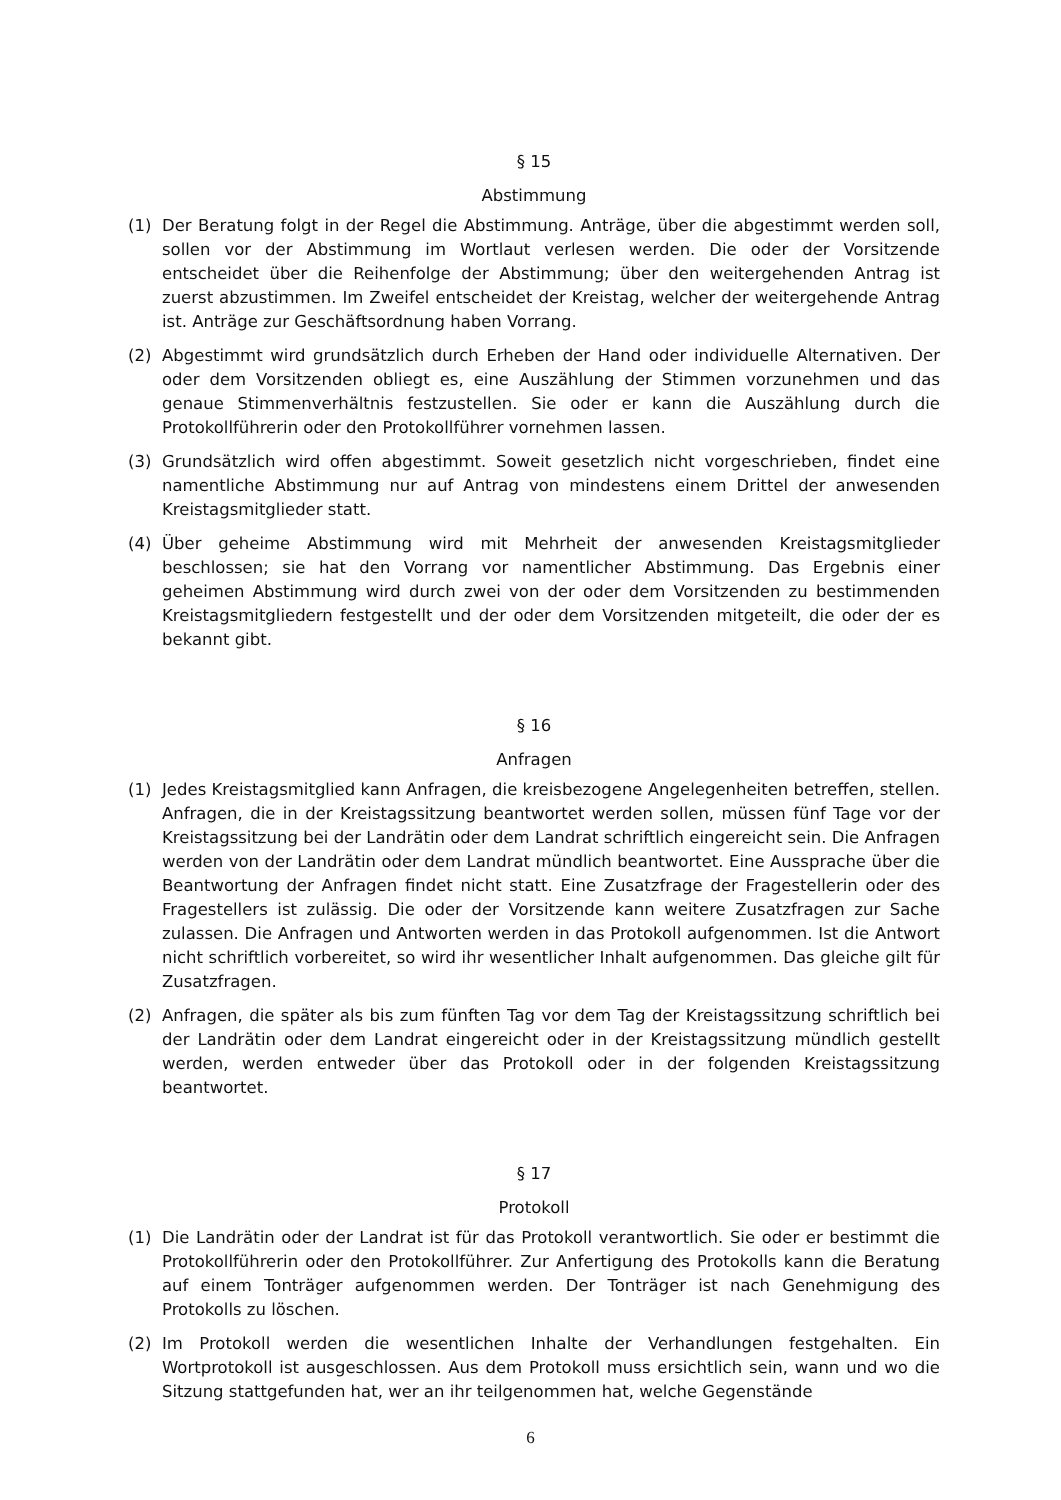§ 15
Abstimmung
(1) Der Beratung folgt in der Regel die Abstimmung. Anträge, über die abgestimmt werden soll, sollen vor der Abstimmung im Wortlaut verlesen werden. Die oder der Vorsitzende entscheidet über die Reihenfolge der Abstimmung; über den weitergehenden Antrag ist zuerst abzustimmen. Im Zweifel entscheidet der Kreistag, welcher der weitergehende Antrag ist. Anträge zur Geschäftsordnung haben Vorrang.
(2) Abgestimmt wird grundsätzlich durch Erheben der Hand oder individuelle Alternativen. Der oder dem Vorsitzenden obliegt es, eine Auszählung der Stimmen vorzunehmen und das genaue Stimmenverhältnis festzustellen. Sie oder er kann die Auszählung durch die Protokollführerin oder den Protokollführer vornehmen lassen.
(3) Grundsätzlich wird offen abgestimmt. Soweit gesetzlich nicht vorgeschrieben, findet eine namentliche Abstimmung nur auf Antrag von mindestens einem Drittel der anwesenden Kreistagsmitglieder statt.
(4) Über geheime Abstimmung wird mit Mehrheit der anwesenden Kreistagsmitglieder beschlossen; sie hat den Vorrang vor namentlicher Abstimmung. Das Ergebnis einer geheimen Abstimmung wird durch zwei von der oder dem Vorsitzenden zu bestimmenden Kreistagsmitgliedern festgestellt und der oder dem Vorsitzenden mitgeteilt, die oder der es bekannt gibt.
§ 16
Anfragen
(1) Jedes Kreistagsmitglied kann Anfragen, die kreisbezogene Angelegenheiten betreffen, stellen. Anfragen, die in der Kreistagssitzung beantwortet werden sollen, müssen fünf Tage vor der Kreistagssitzung bei der Landrätin oder dem Landrat schriftlich eingereicht sein. Die Anfragen werden von der Landrätin oder dem Landrat mündlich beantwortet. Eine Aussprache über die Beantwortung der Anfragen findet nicht statt. Eine Zusatzfrage der Fragestellerin oder des Fragestellers ist zulässig. Die oder der Vorsitzende kann weitere Zusatzfragen zur Sache zulassen. Die Anfragen und Antworten werden in das Protokoll aufgenommen. Ist die Antwort nicht schriftlich vorbereitet, so wird ihr wesentlicher Inhalt aufgenommen. Das gleiche gilt für Zusatzfragen.
(2) Anfragen, die später als bis zum fünften Tag vor dem Tag der Kreistagssitzung schriftlich bei der Landrätin oder dem Landrat eingereicht oder in der Kreistagssitzung mündlich gestellt werden, werden entweder über das Protokoll oder in der folgenden Kreistagssitzung beantwortet.
§ 17
Protokoll
(1) Die Landrätin oder der Landrat ist für das Protokoll verantwortlich. Sie oder er bestimmt die Protokollführerin oder den Protokollführer. Zur Anfertigung des Protokolls kann die Beratung auf einem Tonträger aufgenommen werden. Der Tonträger ist nach Genehmigung des Protokolls zu löschen.
(2) Im Protokoll werden die wesentlichen Inhalte der Verhandlungen festgehalten. Ein Wortprotokoll ist ausgeschlossen. Aus dem Protokoll muss ersichtlich sein, wann und wo die Sitzung stattgefunden hat, wer an ihr teilgenommen hat, welche Gegenstände
6